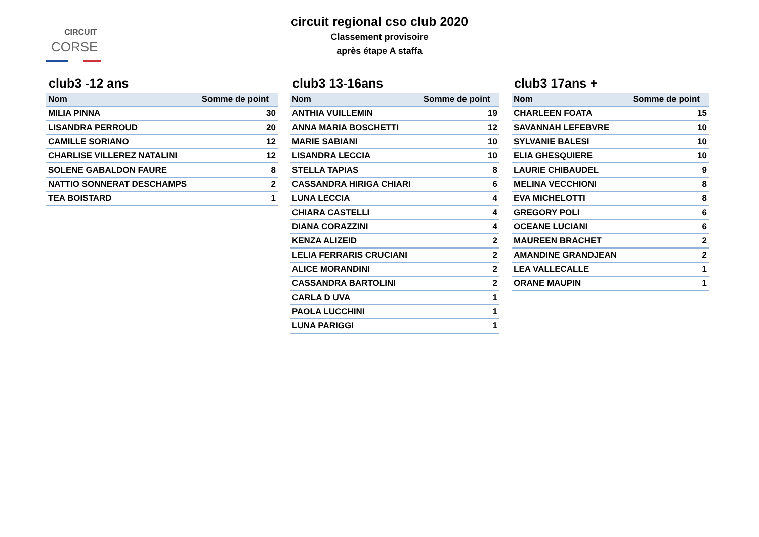CIRCUIT
CORSE
circuit regional cso club 2020
Classement provisoire
après étape A staffa
club3 -12 ans
| Nom | Somme de point |
| --- | --- |
| MILIA PINNA | 30 |
| LISANDRA PERROUD | 20 |
| CAMILLE SORIANO | 12 |
| CHARLISE VILLEREZ NATALINI | 12 |
| SOLENE GABALDON FAURE | 8 |
| NATTIO SONNERAT DESCHAMPS | 2 |
| TEA BOISTARD | 1 |
club3 13-16ans
| Nom | Somme de point |
| --- | --- |
| ANTHIA VUILLEMIN | 19 |
| ANNA MARIA BOSCHETTI | 12 |
| MARIE SABIANI | 10 |
| LISANDRA LECCIA | 10 |
| STELLA TAPIAS | 8 |
| CASSANDRA HIRIGA CHIARI | 6 |
| LUNA LECCIA | 4 |
| CHIARA CASTELLI | 4 |
| DIANA CORAZZINI | 4 |
| KENZA ALIZEID | 2 |
| LELIA FERRARIS CRUCIANI | 2 |
| ALICE MORANDINI | 2 |
| CASSANDRA BARTOLINI | 2 |
| CARLA D UVA | 1 |
| PAOLA LUCCHINI | 1 |
| LUNA PARIGGI | 1 |
club3 17ans +
| Nom | Somme de point |
| --- | --- |
| CHARLEEN FOATA | 15 |
| SAVANNAH LEFEBVRE | 10 |
| SYLVANIE BALESI | 10 |
| ELIA GHESQUIERE | 10 |
| LAURIE CHIBAUDEL | 9 |
| MELINA VECCHIONI | 8 |
| EVA MICHELOTTI | 8 |
| GREGORY POLI | 6 |
| OCEANE LUCIANI | 6 |
| MAUREEN BRACHET | 2 |
| AMANDINE GRANDJEAN | 2 |
| LEA VALLECALLE | 1 |
| ORANE MAUPIN | 1 |